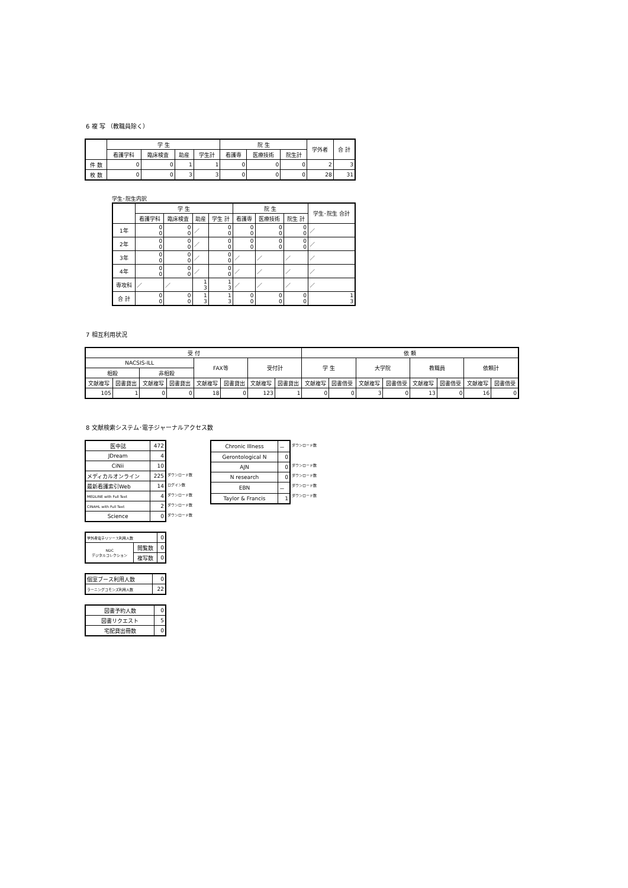6 複 写 （教職員除く）
| | 学 生 | | | | 院 生 | | | 学外者 | 合 計 |
| --- | --- | --- | --- | --- | --- | --- | --- | --- | --- |
| | 看護学科 | 臨床検査 | 助産 | 学生計 | 看護専 | 医療技術 | 院生計 | | |
| 件 数 | 0 | 0 | 1 | 1 | 0 | 0 | 0 | 2 | 3 |
| 枚 数 | 0 | 0 | 3 | 3 | 0 | 0 | 0 | 28 | 31 |
学生･院生内訳
| | 学 生 | | | | 院 生 | | | 学生･院生 合計 |
| --- | --- | --- | --- | --- | --- | --- | --- | --- |
| | 看護学科 | 臨床検査 | 助産 | 学生 計 | 看護専 | 医療技術 | 院生 計 | |
| 1年 | 0 0 | 0 0 | ／ | 0 0 | 0 0 | 0 0 | 0 0 | ／ |
| 2年 | 0 0 | 0 0 | ／ | 0 0 | 0 0 | 0 0 | 0 0 | ／ |
| 3年 | 0 0 | 0 0 | ／ | 0 0 | ／ | ／ | ／ | ／ |
| 4年 | 0 0 | 0 0 | ／ | 0 0 | ／ | ／ | ／ | ／ |
| 専攻科 | ／ | ／ | 1 3 | 1 3 | ／ | ／ | ／ | ／ |
| 合 計 | 0 0 | 0 0 | 1 3 | 1 3 | 0 0 | 0 0 | 0 0 | 1 3 |
7 相互利用状況
| 受 付 | | | | | | | | 依 頼 | | | | | | | |
| --- | --- | --- | --- | --- | --- | --- | --- | --- | --- | --- | --- | --- | --- | --- | --- |
| NACSIS-ILL | | | | FAX等 | | 受付計 | | 学 生 | | 大学院 | | 教職員 | | 依頼計 | |
| 相殺 | | 非相殺 | | | | | | | | | | | | | |
| 文献複写 | 図書貸出 | 文献複写 | 図書貸出 | 文献複写 | 図書貸出 | 文献複写 | 図書貸出 | 文献複写 | 図書借受 | 文献複写 | 図書借受 | 文献複写 | 図書借受 | 文献複写 | 図書借受 |
| 105 | 1 | 0 | 0 | 18 | 0 | 123 | 1 | 0 | 0 | 3 | 0 | 13 | 0 | 16 | 0 |
8 文献検索システム･電子ジャーナルアクセス数
| 医中誌 | 472 |
| JDream | 4 |
| CiNii | 10 |
| メディカルオンライン | 225 |
| 最新看護索引Web | 14 |
| MEDLINE with Full Text | 4 |
| CINAHL with Full Text | 2 |
| Science | 0 |
ダウンロード数
ログイン数
ダウンロード数
ダウンロード数
ダウンロード数
| Chronic Illness | － |
| Gerontological N | 0 |
| AJN | 0 |
| N research | 0 |
| EBN | － |
| Taylor & Francis | 1 |
ダウンロード数
ダウンロード数
ダウンロード数
ダウンロード数
ダウンロード数
| 学外者電子リソース利用人数 | | 0 |
| NDC デジタルコレクション | 閲覧数 | 0 |
| | 複写数 | 0 |
| 個室ブース利用人数 | 0 |
| ラーニングコモンズ利用人数 | 22 |
| 図書予約人数 | 0 |
| 図書リクエスト | 5 |
| 宅配貸出冊数 | 0 |